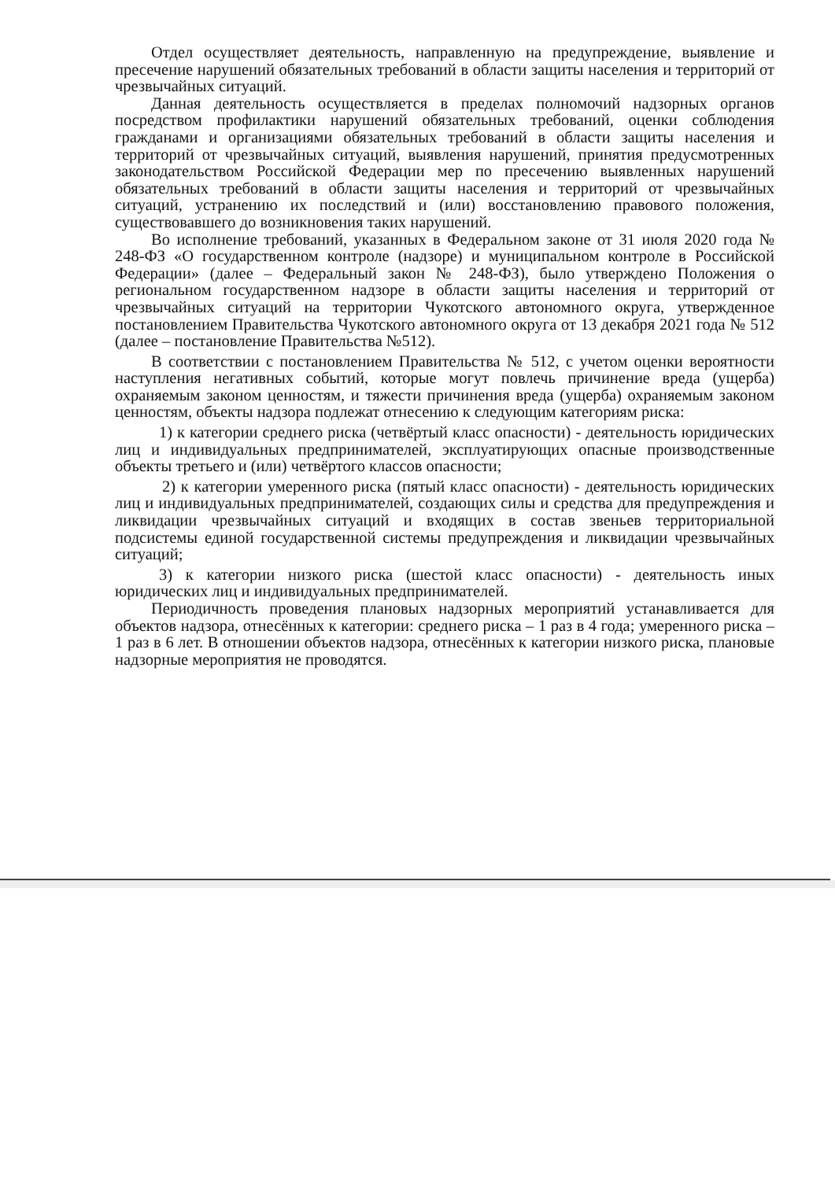Отдел осуществляет деятельность, направленную на предупреждение, выявление и пресечение нарушений обязательных требований в области защиты населения и территорий от чрезвычайных ситуаций.
Данная деятельность осуществляется в пределах полномочий надзорных органов посредством профилактики нарушений обязательных требований, оценки соблюдения гражданами и организациями обязательных требований в области защиты населения и территорий от чрезвычайных ситуаций, выявления нарушений, принятия предусмотренных законодательством Российской Федерации мер по пресечению выявленных нарушений обязательных требований в области защиты населения и территорий от чрезвычайных ситуаций, устранению их последствий и (или) восстановлению правового положения, существовавшего до возникновения таких нарушений.
Во исполнение требований, указанных в Федеральном законе от 31 июля 2020 года № 248-ФЗ «О государственном контроле (надзоре) и муниципальном контроле в Российской Федерации» (далее – Федеральный закон № 248-ФЗ), было утверждено Положения о региональном государственном надзоре в области защиты населения и территорий от чрезвычайных ситуаций на территории Чукотского автономного округа, утвержденное постановлением Правительства Чукотского автономного округа от 13 декабря 2021 года № 512 (далее – постановление Правительства №512).
В соответствии с постановлением Правительства № 512, с учетом оценки вероятности наступления негативных событий, которые могут повлечь причинение вреда (ущерба) охраняемым законом ценностям, и тяжести причинения вреда (ущерба) охраняемым законом ценностям, объекты надзора подлежат отнесению к следующим категориям риска:
1) к категории среднего риска (четвёртый класс опасности) - деятельность юридических лиц и индивидуальных предпринимателей, эксплуатирующих опасные производственные объекты третьего и (или) четвёртого классов опасности;
2) к категории умеренного риска (пятый класс опасности) - деятельность юридических лиц и индивидуальных предпринимателей, создающих силы и средства для предупреждения и ликвидации чрезвычайных ситуаций и входящих в состав звеньев территориальной подсистемы единой государственной системы предупреждения и ликвидации чрезвычайных ситуаций;
3) к категории низкого риска (шестой класс опасности) - деятельность иных юридических лиц и индивидуальных предпринимателей.
Периодичность проведения плановых надзорных мероприятий устанавливается для объектов надзора, отнесённых к категории: среднего риска – 1 раз в 4 года; умеренного риска – 1 раз в 6 лет. В отношении объектов надзора, отнесённых к категории низкого риска, плановые надзорные мероприятия не проводятся.